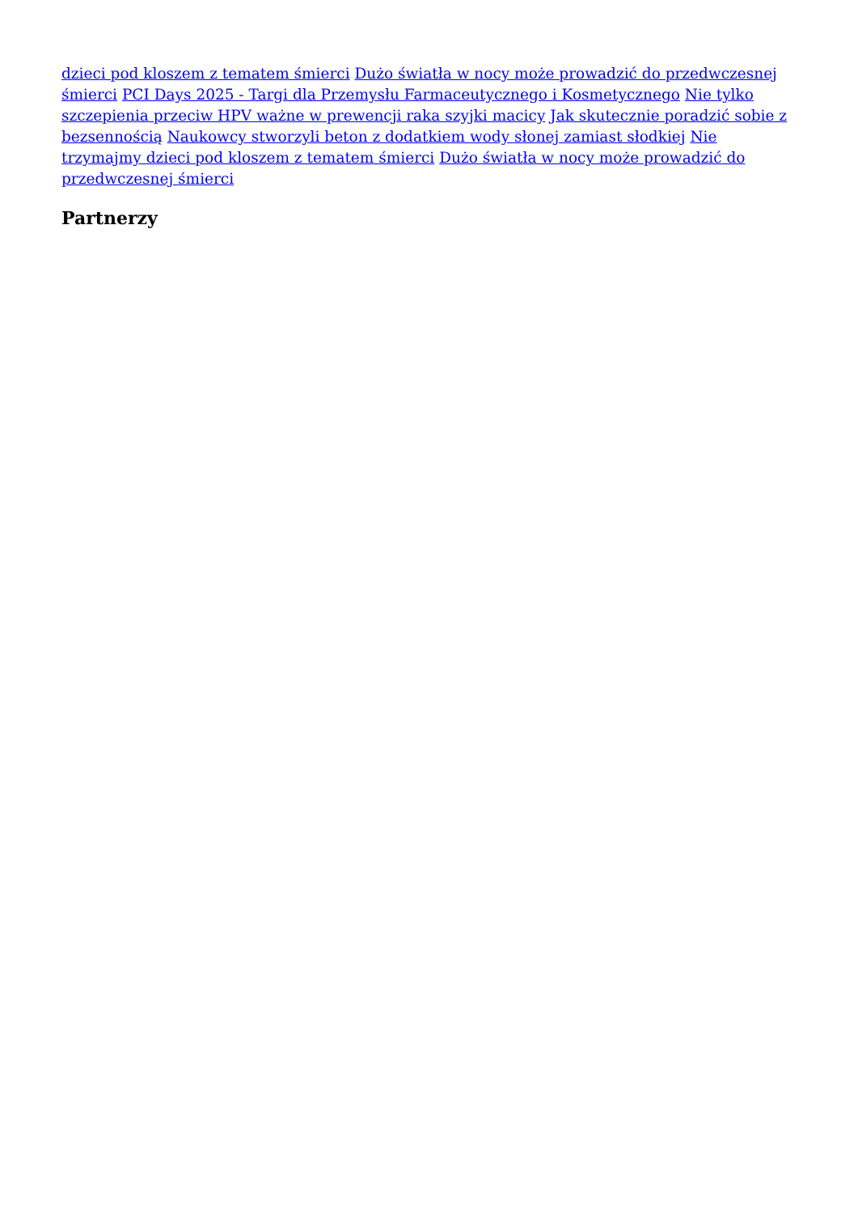dzieci pod kloszem z tematem śmierci Dużo światła w nocy może prowadzić do przedwczesnej śmierci PCI Days 2025 - Targi dla Przemysłu Farmaceutycznego i Kosmetycznego Nie tylko szczepienia przeciw HPV ważne w prewencji raka szyjki macicy Jak skutecznie poradzić sobie z bezsennością Naukowcy stworzyli beton z dodatkiem wody słonej zamiast słodkiej Nie trzymajmy dzieci pod kloszem z tematem śmierci Dużo światła w nocy może prowadzić do przedwczesnej śmierci
Partnerzy